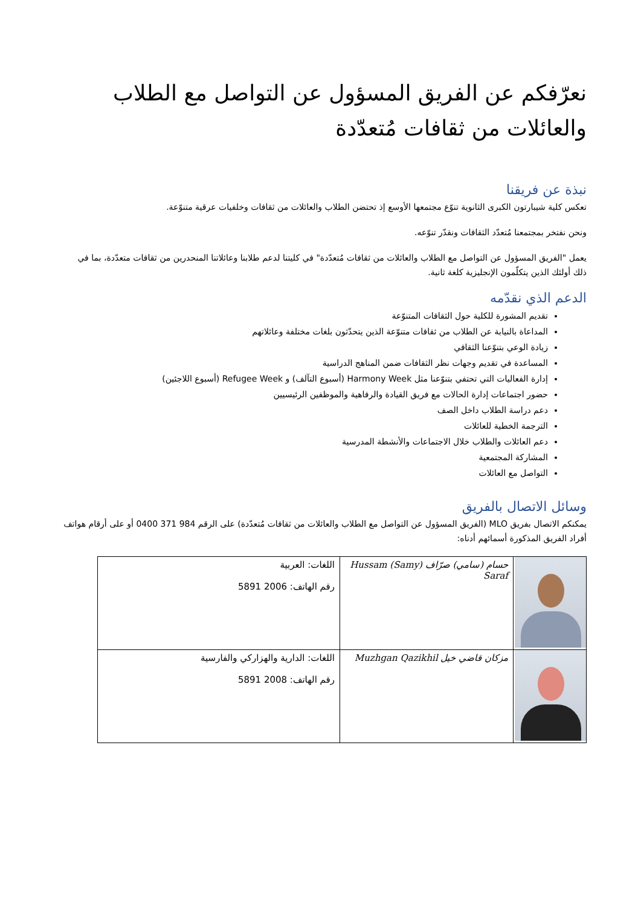نعرّفكم عن الفريق المسؤول عن التواصل مع الطلاب والعائلات من ثقافات مُتعدّدة
نبذة عن فريقنا
تعكس كلية شيبارتون الكبرى الثانوية تنوّع مجتمعها الأوسع إذ تحتضن الطلاب والعائلات من ثقافات وخلفيات عرقية متنوّعة.
ونحن نفتخر بمجتمعنا مُتعدّد الثقافات ونقدّر تنوّعه.
يعمل "الفريق المسؤول عن التواصل مع الطلاب والعائلات من ثقافات مُتعدّدة" في كليتنا لدعم طلابنا وعائلاتنا المنحدرين من ثقافات متعدّدة، بما في ذلك أولئك الذين يتكلّمون الإنجليزية كلغة ثانية.
الدعم الذي نقدّمه
تقديم المشورة للكلية حول الثقافات المتنوّعة
المداعاة بالنيابة عن الطلاب من ثقافات متنوّعة الذين يتحدّثون بلغات مختلفة وعائلاتهم
زيادة الوعي بتنوّعنا الثقافي
المساعدة في تقديم وجهات نظر الثقافات ضمن المناهج الدراسية
إدارة الفعاليات التي تحتفي بتنوّعنا مثل Harmony Week (أسبوع التآلف) و Refugee Week (أسبوع اللاجئين)
حضور اجتماعات إدارة الحالات مع فريق القيادة والرفاهية والموظفين الرئيسيين
دعم دراسة الطلاب داخل الصف
الترجمة الخطية للعائلات
دعم العائلات والطلاب خلال الاجتماعات والأنشطة المدرسية
المشاركة المجتمعية
التواصل مع العائلات
وسائل الاتصال بالفريق
يمكنكم الاتصال بفريق MLO (الفريق المسؤول عن التواصل مع الطلاب والعائلات من ثقافات مُتعدّدة) على الرقم 984 371 0400 أو على أرقام هواتف أفراد الفريق المذكورة أسمائهم أدناه:
| | حسام (سامي) صرّاف Hussam (Samy) Saraf | اللغات: العربية رقم الهاتف: 2006 5891 |
| | مزكان قاضي خيل Muzhgan Qazikhil | اللغات: الدارية والهزاركي والفارسية رقم الهاتف: 2008 5891 |